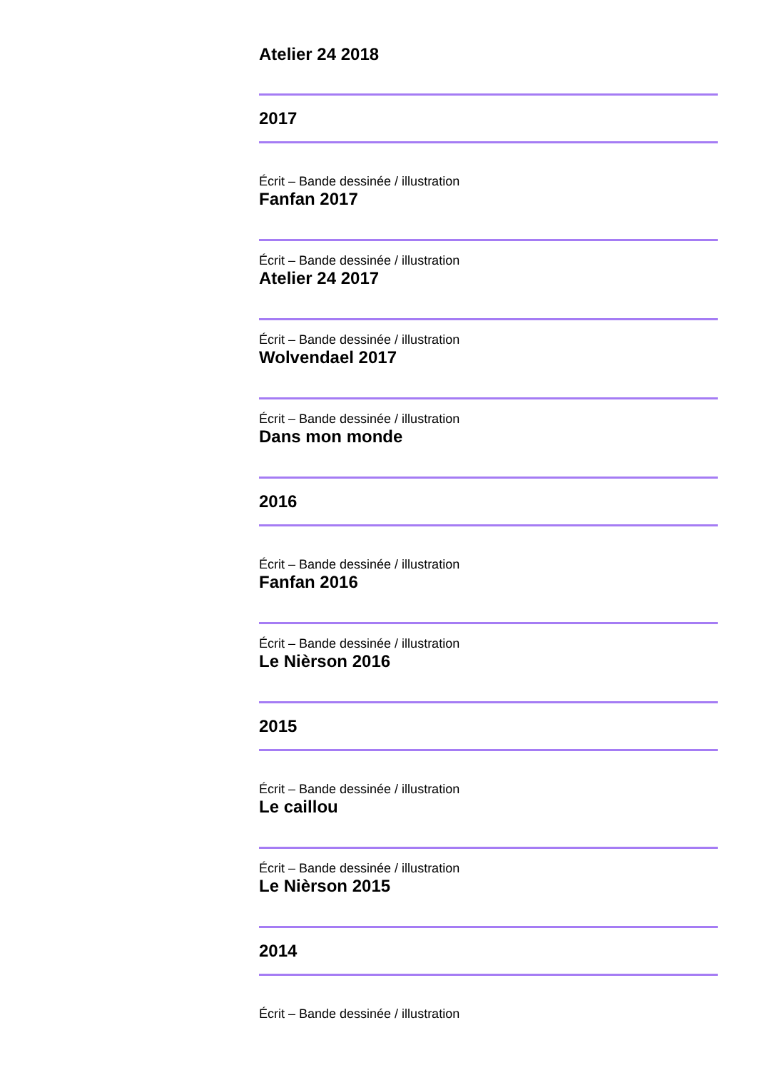Atelier 24 2018
2017
Écrit – Bande dessinée / illustration
Fanfan 2017
Écrit – Bande dessinée / illustration
Atelier 24 2017
Écrit – Bande dessinée / illustration
Wolvendael 2017
Écrit – Bande dessinée / illustration
Dans mon monde
2016
Écrit – Bande dessinée / illustration
Fanfan 2016
Écrit – Bande dessinée / illustration
Le Nièrson 2016
2015
Écrit – Bande dessinée / illustration
Le caillou
Écrit – Bande dessinée / illustration
Le Nièrson 2015
2014
Écrit – Bande dessinée / illustration